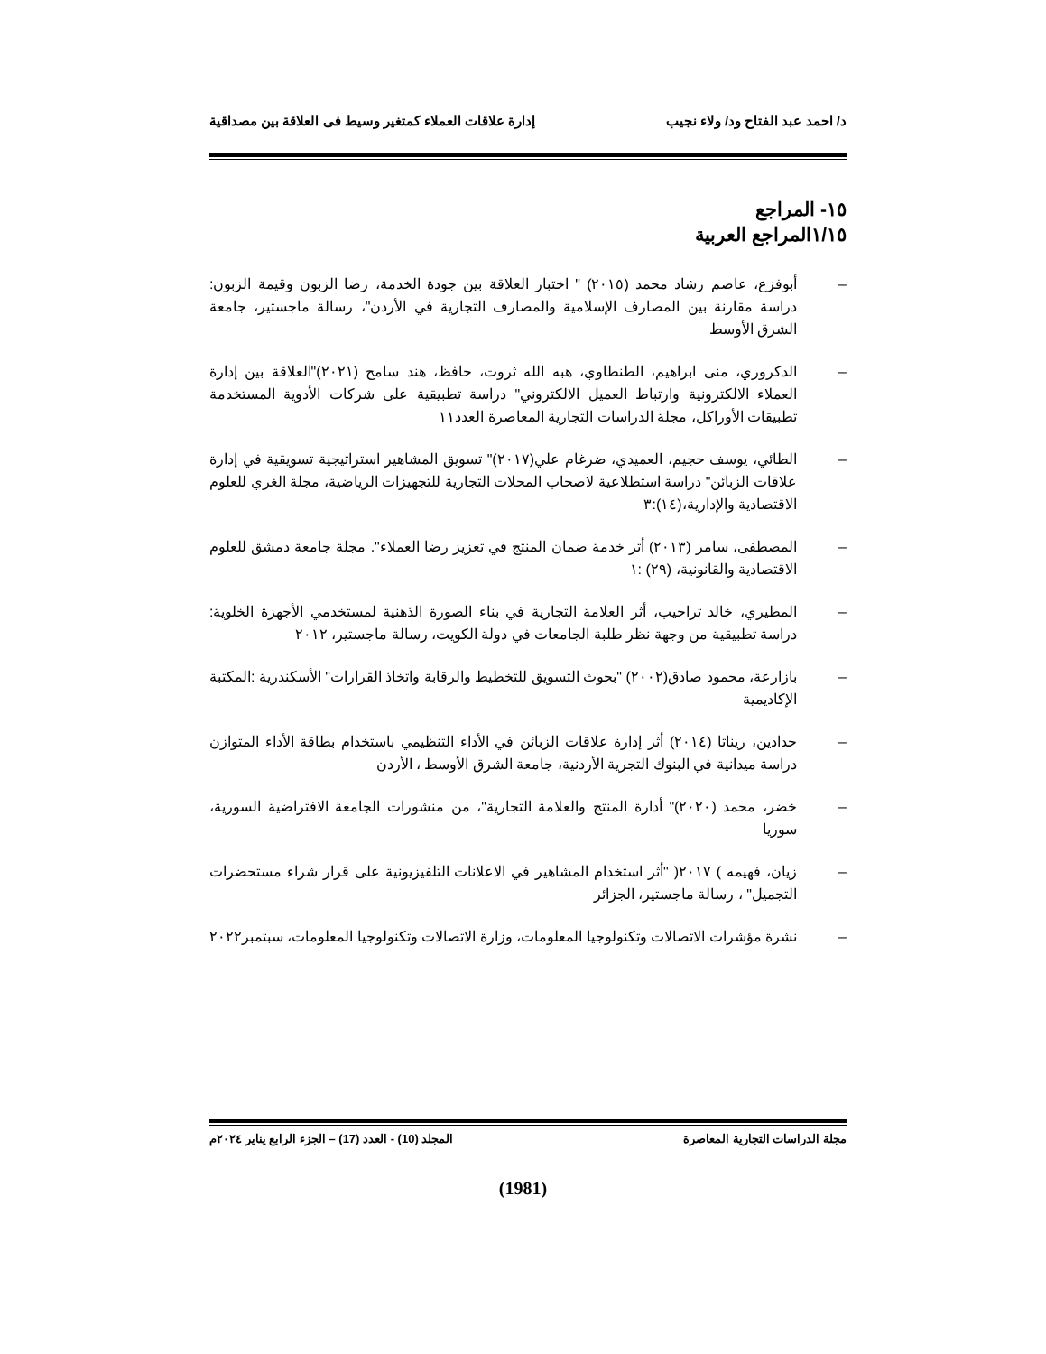د/ احمد عبد الفتاح ود/ ولاء نجيب إدارة علاقات العملاء كمتغير وسيط فى العلاقة بين مصداقية
١٥- المراجع
١/١٥المراجع العربية
– أبوفزع، عاصم رشاد محمد (٢٠١٥) " اختبار العلاقة بين جودة الخدمة، رضا الزبون وقيمة الزبون: دراسة مقارنة بين المصارف الإسلامية والمصارف التجارية في الأردن"، رسالة ماجستير، جامعة الشرق الأوسط
– الدكروري، منى ابراهيم، الطنطاوي، هبه الله ثروت، حافظ، هند سامح (٢٠٢١)"العلاقة بين إدارة العملاء الالكترونية وارتباط العميل الالكتروني" دراسة تطبيقية على شركات الأدوية المستخدمة تطبيقات الأوراكل، مجلة الدراسات التجارية المعاصرة العدد١١
– الطائي، يوسف حجيم، العميدي، ضرغام علي(٢٠١٧)" تسويق المشاهير استراتيجية تسويقية في إدارة علاقات الزبائن" دراسة استطلاعية لاصحاب المحلات التجارية للتجهيزات الرياضية، مجلة الغري للعلوم الاقتصادية والإدارية،(١٤):٣
– المصطفى، سامر (٢٠١٣) أثر خدمة ضمان المنتج في تعزيز رضا العملاء". مجلة جامعة دمشق للعلوم الاقتصادية والقانونية، (٢٩) :١
– المطيري، خالد تراحيب، أثر العلامة التجارية في بناء الصورة الذهنية لمستخدمي الأجهزة الخلوية: دراسة تطبيقية من وجهة نظر طلبة الجامعات في دولة الكويت، رسالة ماجستير، ٢٠١٢
– بازارعة، محمود صادق(٢٠٠٢) "بحوث التسويق للتخطيط والرقابة واتخاذ القرارات" الأسكندرية :المكتبة الإكاديمية
– حدادين، ريناتا (٢٠١٤) أثر إدارة علاقات الزبائن في الأداء التنظيمي باستخدام بطاقة الأداء المتوازن دراسة ميدانية في البنوك التجرية الأردنية، جامعة الشرق الأوسط ، الأردن
– خضر، محمد (٢٠٢٠)" أدارة المنتج والعلامة التجارية"، من منشورات الجامعة الافتراضية السورية، سوريا
– زيان، فهيمه ) ٢٠١٧( "أثر استخدام المشاهير في الاعلانات التلفيزيونية على قرار شراء مستحضرات التجميل" ، رسالة ماجستير، الجزائر
– نشرة مؤشرات الاتصالات وتكنولوجيا المعلومات، وزارة الاتصالات وتكنولوجيا المعلومات، سبتمبر٢٠٢٢
مجلة الدراسات التجارية المعاصرة المجلد (10) - العدد (17) – الجزء الرابع يناير ٢٠٢٤م
(1981)